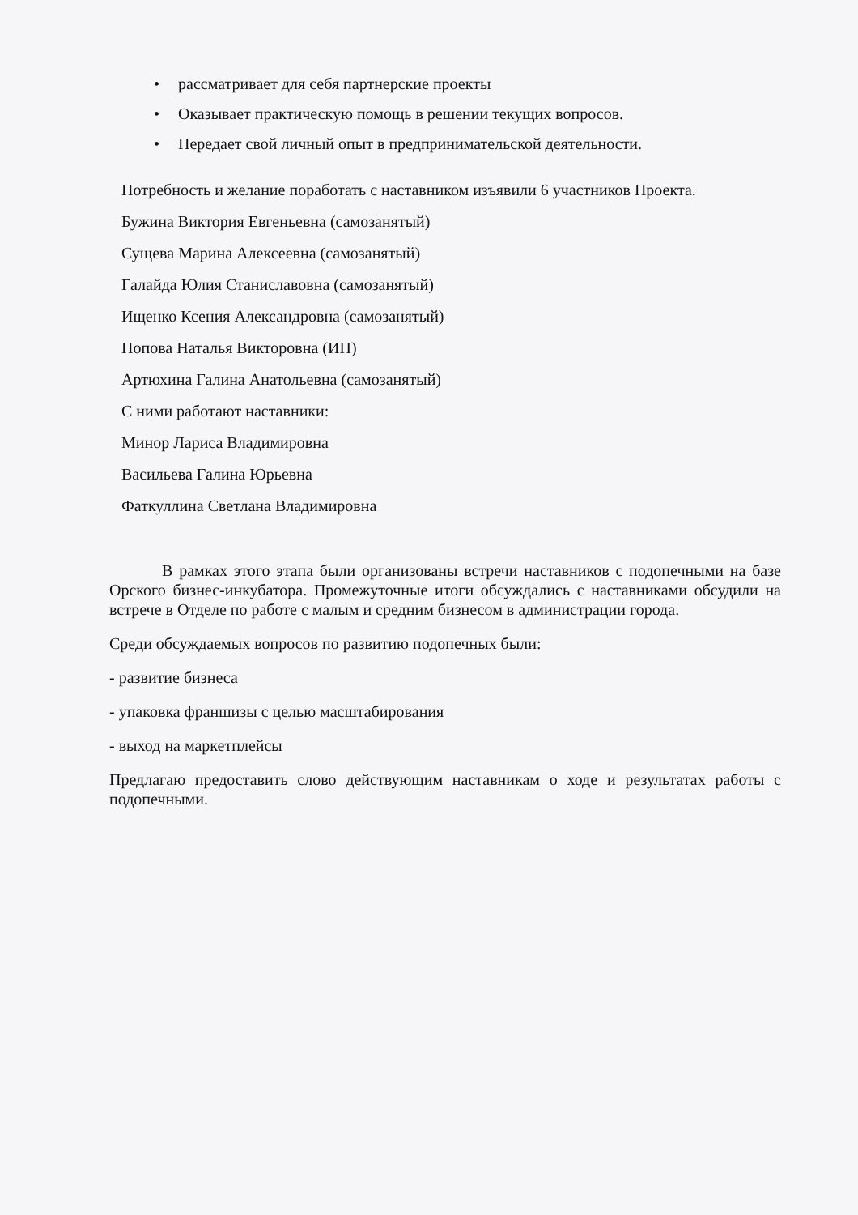• рассматривает для себя партнерские проекты
• Оказывает практическую помощь в решении текущих вопросов.
• Передает свой личный опыт в предпринимательской деятельности.
Потребность и желание поработать с наставником изъявили 6 участников Проекта.
Бужина Виктория Евгеньевна (самозанятый)
Сущева Марина Алексеевна (самозанятый)
Галайда Юлия Станиславовна (самозанятый)
Ищенко Ксения Александровна (самозанятый)
Попова Наталья Викторовна (ИП)
Артюхина Галина Анатольевна (самозанятый)
С ними работают наставники:
Минор Лариса Владимировна
Васильева Галина Юрьевна
Фаткуллина Светлана Владимировна
В рамках этого этапа были организованы встречи наставников с подопечными на базе Орского бизнес-инкубатора. Промежуточные итоги обсуждались с наставниками обсудили на встрече в Отделе по работе с малым и средним бизнесом в администрации города.
Среди обсуждаемых вопросов по развитию подопечных были:
- развитие бизнеса
- упаковка франшизы с целью масштабирования
- выход на маркетплейсы
Предлагаю предоставить слово действующим наставникам о ходе и результатах работы с подопечными.